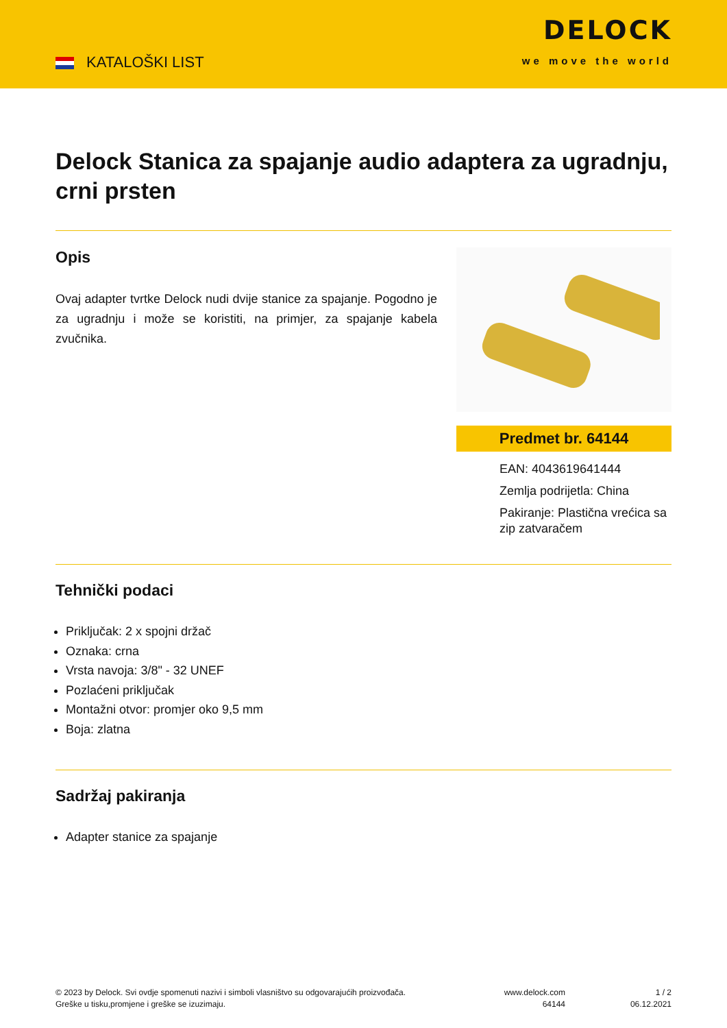KATALOŠKI LIST
DELOCK
we move the world
Delock Stanica za spajanje audio adaptera za ugradnju, crni prsten
Opis
Ovaj adapter tvrtke Delock nudi dvije stanice za spajanje. Pogodno je za ugradnju i može se koristiti, na primjer, za spajanje kabela zvučnika.
Predmet br. 64144
EAN: 4043619641444
Zemlja podrijetla: China
Pakiranje: Plastična vrećica sa zip zatvaračem
Tehnički podaci
Priključak: 2 x spojni držač
Oznaka: crna
Vrsta navoja: 3/8" - 32 UNEF
Pozlaćeni priključak
Montažni otvor: promjer oko 9,5 mm
Boja: zlatna
Sadržaj pakiranja
Adapter stanice za spajanje
© 2023 by Delock. Svi ovdje spomenuti nazivi i simboli vlasništvo su odgovarajućih proizvođača.
Greške u tisku,promjene i greške se izuzimaju.
www.delock.com
64144
1 / 2
06.12.2021